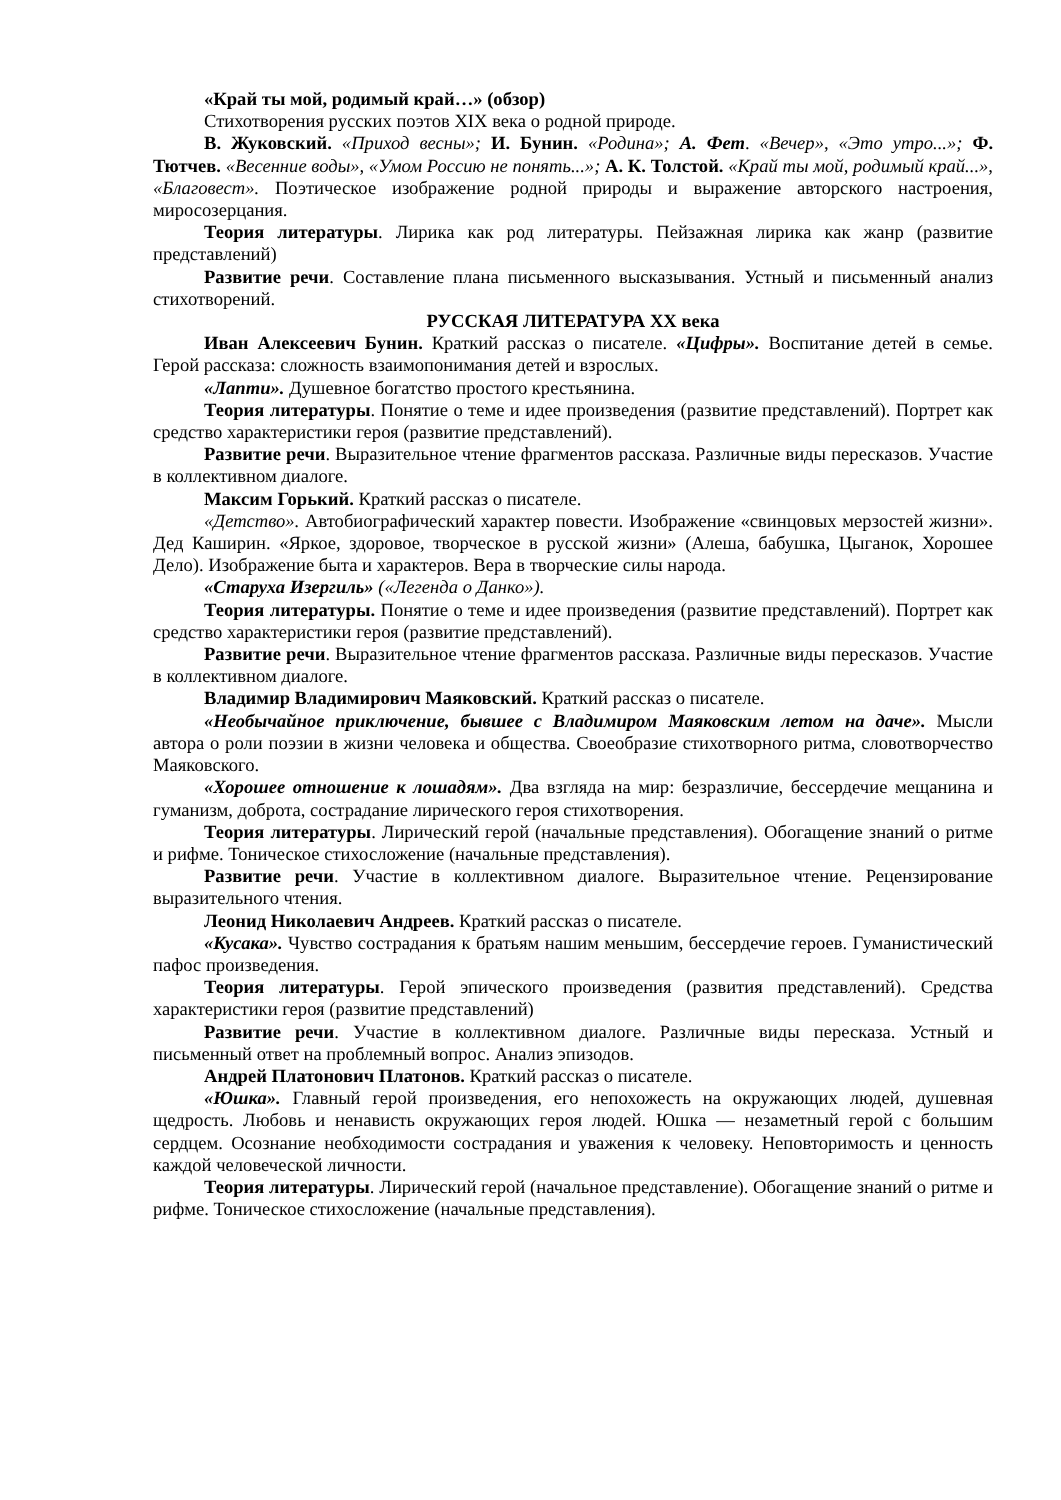«Край ты мой, родимый край…» (обзор)
Стихотворения русских поэтов XIX века о родной природе.
В. Жуковский. «Приход весны»; И. Бунин. «Родина»; А. Фет. «Вечер», «Это утро...»; Ф. Тютчев. «Весенние воды», «Умом Россию не понять...»; А. К. Толстой. «Край ты мой, родимый край...», «Благовест». Поэтическое изображение родной природы и выражение авторского настроения, миросозерцания.
Теория литературы. Лирика как род литературы. Пейзажная лирика как жанр (развитие представлений)
Развитие речи. Составление плана письменного высказывания. Устный и письменный анализ стихотворений.
РУССКАЯ ЛИТЕРАТУРА XX века
Иван Алексеевич Бунин. Краткий рассказ о писателе. «Цифры». Воспитание детей в семье. Герой рассказа: сложность взаимопонимания детей и взрослых.
«Лапти». Душевное богатство простого крестьянина.
Теория литературы. Понятие о теме и идее произведения (развитие представлений). Портрет как средство характеристики героя (развитие представлений).
Развитие речи. Выразительное чтение фрагментов рассказа. Различные виды пересказов. Участие в коллективном диалоге.
Максим Горький. Краткий рассказ о писателе.
«Детство». Автобиографический характер повести. Изображение «свинцовых мерзостей жизни». Дед Каширин. «Яркое, здоровое, творческое в русской жизни» (Алеша, бабушка, Цыганок, Хорошее Дело). Изображение быта и характеров. Вера в творческие силы народа.
«Старуха Изергиль» («Легенда о Данко»).
Теория литературы. Понятие о теме и идее произведения (развитие представлений). Портрет как средство характеристики героя (развитие представлений).
Развитие речи. Выразительное чтение фрагментов рассказа. Различные виды пересказов. Участие в коллективном диалоге.
Владимир Владимирович Маяковский. Краткий рассказ о писателе.
«Необычайное приключение, бывшее с Владимиром Маяковским летом на даче». Мысли автора о роли поэзии в жизни человека и общества. Своеобразие стихотворного ритма, словотворчество Маяковского.
«Хорошее отношение к лошадям». Два взгляда на мир: безразличие, бессердечие мещанина и гуманизм, доброта, сострадание лирического героя стихотворения.
Теория литературы. Лирический герой (начальные представления). Обогащение знаний о ритме и рифме. Тоническое стихосложение (начальные представления).
Развитие речи. Участие в коллективном диалоге. Выразительное чтение. Рецензирование выразительного чтения.
Леонид Николаевич Андреев. Краткий рассказ о писателе.
«Кусака». Чувство сострадания к братьям нашим меньшим, бессердечие героев. Гуманистический пафос произведения.
Теория литературы. Герой эпического произведения (развития представлений). Средства характеристики героя (развитие представлений)
Развитие речи. Участие в коллективном диалоге. Различные виды пересказа. Устный и письменный ответ на проблемный вопрос. Анализ эпизодов.
Андрей Платонович Платонов. Краткий рассказ о писателе.
«Юшка». Главный герой произведения, его непохожесть на окружающих людей, душевная щедрость. Любовь и ненависть окружающих героя людей. Юшка — незаметный герой с большим сердцем. Осознание необходимости сострадания и уважения к человеку. Неповторимость и ценность каждой человеческой личности.
Теория литературы. Лирический герой (начальное представление). Обогащение знаний о ритме и рифме. Тоническое стихосложение (начальные представления).